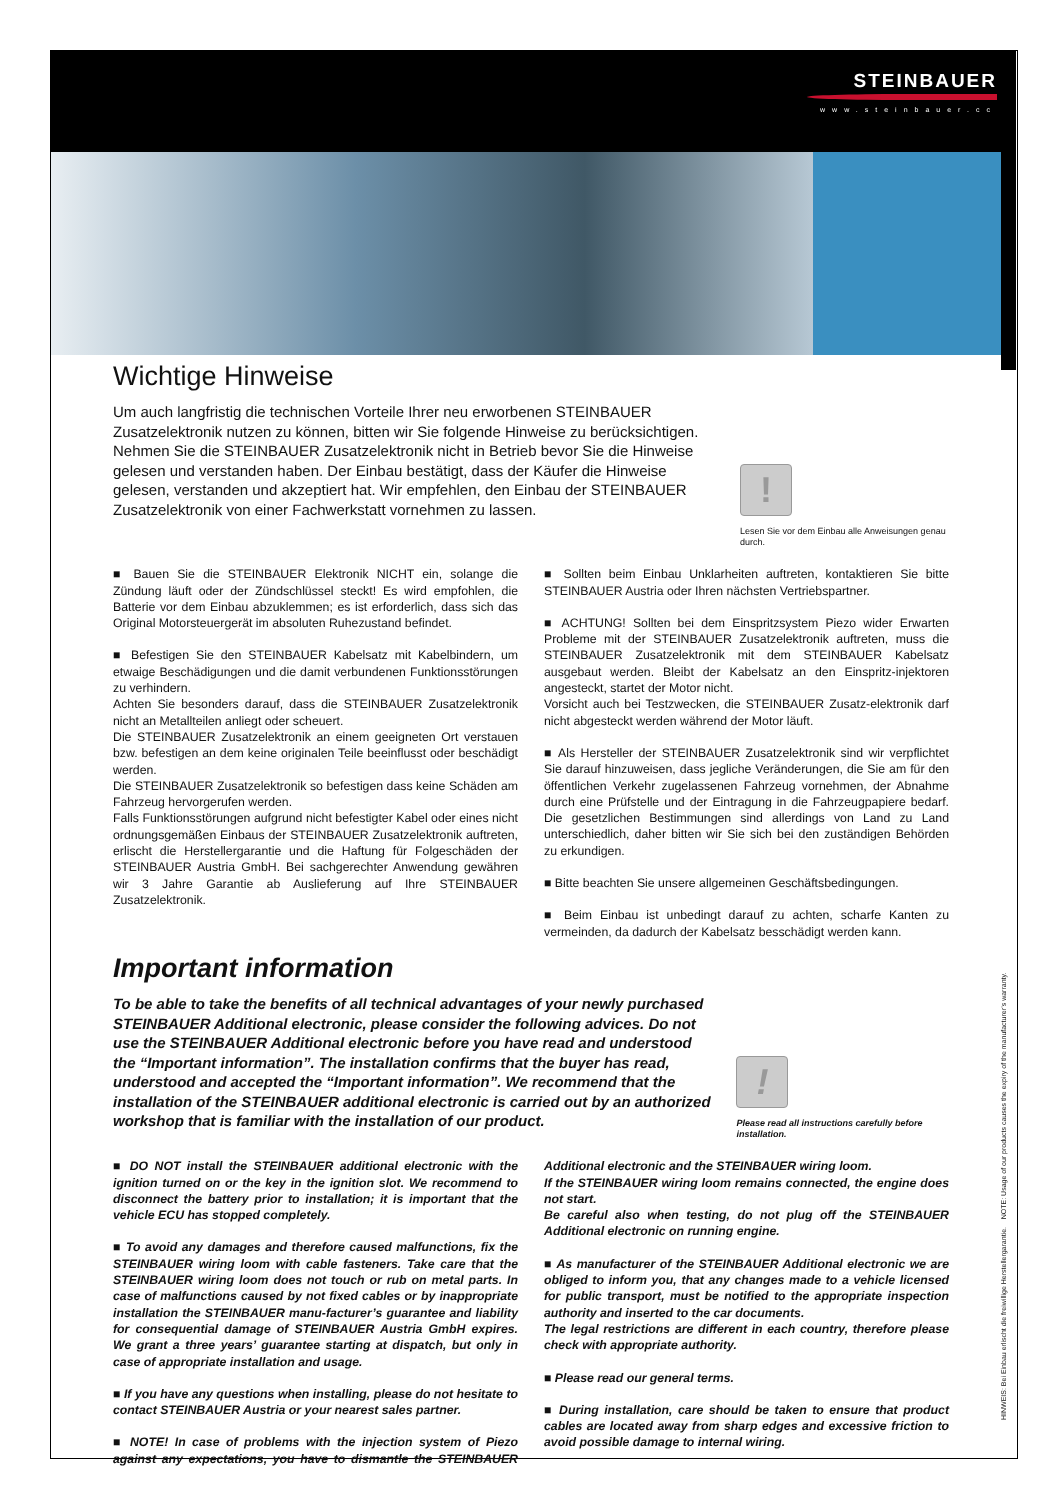STEINBAUER
www.steinbauer.cc
Wichtige Hinweise
Um auch langfristig die technischen Vorteile Ihrer neu erworbenen STEINBAUER Zusatzelektronik nutzen zu können, bitten wir Sie folgende Hinweise zu berücksichtigen. Nehmen Sie die STEINBAUER Zusatzelektronik nicht in Betrieb bevor Sie die Hinweise gelesen und verstanden haben. Der Einbau bestätigt, dass der Käufer die Hinweise gelesen, verstanden und akzeptiert hat. Wir empfehlen, den Einbau der STEINBAUER Zusatzelektronik von einer Fachwerkstatt vornehmen zu lassen.
!
Lesen Sie vor dem Einbau alle Anweisungen genau durch.
■ Bauen Sie die STEINBAUER Elektronik NICHT ein, solange die Zündung läuft oder der Zündschlüssel steckt! Es wird empfohlen, die Batterie vor dem Einbau abzuklemmen; es ist erforderlich, dass sich das Original Motorsteuergerät im absoluten Ruhezustand befindet.
■ Befestigen Sie den STEINBAUER Kabelsatz mit Kabelbindern, um etwaige Beschädigungen und die damit verbundenen Funktionsstörungen zu verhindern.
Achten Sie besonders darauf, dass die STEINBAUER Zusatzelektronik nicht an Metallteilen anliegt oder scheuert.
Die STEINBAUER Zusatzelektronik an einem geeigneten Ort verstauen bzw. befestigen an dem keine originalen Teile beeinflusst oder beschädigt werden.
Die STEINBAUER Zusatzelektronik so befestigen dass keine Schäden am Fahrzeug hervorgerufen werden.
Falls Funktionsstörungen aufgrund nicht befestigter Kabel oder eines nicht ordnungsgemäßen Einbaus der STEINBAUER Zusatzelektronik auftreten, erlischt die Herstellergarantie und die Haftung für Folgeschäden der STEINBAUER Austria GmbH. Bei sachgerechter Anwendung gewähren wir 3 Jahre Garantie ab Auslieferung auf Ihre STEINBAUER Zusatzelektronik.
■ Sollten beim Einbau Unklarheiten auftreten, kontaktieren Sie bitte STEINBAUER Austria oder Ihren nächsten Vertriebspartner.
■ ACHTUNG! Sollten bei dem Einspritzsystem Piezo wider Erwarten Probleme mit der STEINBAUER Zusatzelektronik auftreten, muss die STEINBAUER Zusatzelektronik mit dem STEINBAUER Kabelsatz ausgebaut werden. Bleibt der Kabelsatz an den Einspritz-injektoren angesteckt, startet der Motor nicht.
Vorsicht auch bei Testzwecken, die STEINBAUER Zusatz-elektronik darf nicht abgesteckt werden während der Motor läuft.
■ Als Hersteller der STEINBAUER Zusatzelektronik sind wir verpflichtet Sie darauf hinzuweisen, dass jegliche Veränderungen, die Sie am für den öffentlichen Verkehr zugelassenen Fahrzeug vornehmen, der Abnahme durch eine Prüfstelle und der Eintragung in die Fahrzeugpapiere bedarf. Die gesetzlichen Bestimmungen sind allerdings von Land zu Land unterschiedlich, daher bitten wir Sie sich bei den zuständigen Behörden zu erkundigen.
■ Bitte beachten Sie unsere allgemeinen Geschäftsbedingungen.
■ Beim Einbau ist unbedingt darauf zu achten, scharfe Kanten zu vermeinden, da dadurch der Kabelsatz besschädigt werden kann.
Important information
To be able to take the benefits of all technical advantages of your newly purchased STEINBAUER Additional electronic, please consider the following advices. Do not use the STEINBAUER Additional electronic before you have read and understood the “Important information”. The installation confirms that the buyer has read, understood and accepted the “Important information”. We recommend that the installation of the STEINBAUER additional electronic is carried out by an authorized workshop that is familiar with the installation of our product.
!
Please read all instructions carefully before installation.
■ DO NOT install the STEINBAUER additional electronic with the ignition turned on or the key in the ignition slot. We recommend to disconnect the battery prior to installation; it is important that the vehicle ECU has stopped completely.
■ To avoid any damages and therefore caused malfunctions, fix the STEINBAUER wiring loom with cable fasteners. Take care that the STEINBAUER wiring loom does not touch or rub on metal parts. In case of malfunctions caused by not fixed cables or by inappropriate installation the STEINBAUER manu-facturer’s guarantee and liability for consequential damage of STEINBAUER Austria GmbH expires. We grant a three years’ guarantee starting at dispatch, but only in case of appropriate installation and usage.
■ If you have any questions when installing, please do not hesitate to contact STEINBAUER Austria or your nearest sales partner.
■ NOTE! In case of problems with the injection system of Piezo against any expectations, you have to dismantle the STEINBAUER Additional electronic and the STEINBAUER wiring loom.
If the STEINBAUER wiring loom remains connected, the engine does not start.
Be careful also when testing, do not plug off the STEINBAUER Additional electronic on running engine.
■ As manufacturer of the STEINBAUER Additional electronic we are obliged to inform you, that any changes made to a vehicle licensed for public transport, must be notified to the appropriate inspection authority and inserted to the car documents.
The legal restrictions are different in each country, therefore please check with appropriate authority.
■ Please read our general terms.
■ During installation, care should be taken to ensure that product cables are located away from sharp edges and excessive friction to avoid possible damage to internal wiring.
HINWEIS: Bei Einbau erlischt die freiwillige Herstellergarantie. NOTE: Usage of our products causes the expiry of the manufacturer’s warranty.